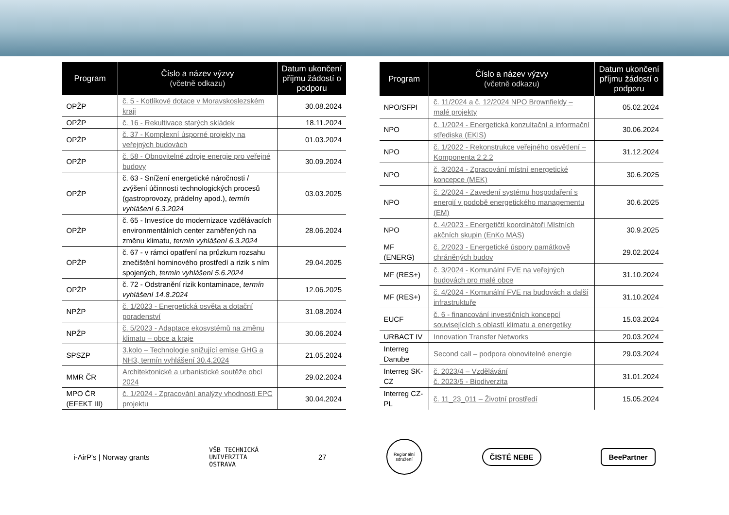| Program | Číslo a název výzvy (včetně odkazu) | Datum ukončení příjmu žádostí o podporu |
| --- | --- | --- |
| OPŽP | č. 5 - Kotlíkové dotace v Moravskoslezském kraji | 30.08.2024 |
| OPŽP | č. 16 - Rekultivace starých skládek | 18.11.2024 |
| OPŽP | č. 37 - Komplexní úsporné projekty na veřejných budovách | 01.03.2024 |
| OPŽP | č. 58 - Obnovitelné zdroje energie pro veřejné budovy | 30.09.2024 |
| OPŽP | č. 63 - Snížení energetické náročnosti / zvýšení účinnosti technologických procesů (gastroprovozy, prádelny apod.), termín vyhlášení 6.3.2024 | 03.03.2025 |
| OPŽP | č. 65 - Investice do modernizace vzdělávacích environmentálních center zaměřených na změnu klimatu , termín vyhlášení 6.3.2024 | 28.06.2024 |
| OPŽP | č. 67 - v rámci opatření na průzkum rozsahu znečištění horninového prostředí a rizik s ním spojených, termín vyhlášení 5.6.2024 | 29.04.2025 |
| OPŽP | č. 72 - Odstranění rizik kontaminace, termín vyhlášení 14.8.2024 | 12.06.2025 |
| NPŽP | č. 1/2023 - Energetická osvěta a dotační poradenství | 31.08.2024 |
| NPŽP | č. 5/2023 - Adaptace ekosystémů na změnu klimatu – obce a kraje | 30.06.2024 |
| SPSZP | 3.kolo – Technologie snižující emise GHG a NH3, termín vyhlášení 30.4.2024 | 21.05.2024 |
| MMR ČR | Architektonické a urbanistické soutěže obcí 2024 | 29.02.2024 |
| MPO ČR (EFEKT III) | č. 1/2024 - Zpracování analýzy vhodnosti EPC projektu | 30.04.2024 |
| Program | Číslo a název výzvy (včetně odkazu) | Datum ukončení příjmu žádostí o podporu |
| --- | --- | --- |
| NPO/SFPI | č. 11/2024 a č. 12/2024 NPO Brownfieldy – malé projekty | 05.02.2024 |
| NPO | č. 1/2024 - Energetická konzultační a informační střediska (EKIS) | 30.06.2024 |
| NPO | č. 1/2022 - Rekonstrukce veřejného osvětlení – Komponenta 2.2.2 | 31.12.2024 |
| NPO | č. 3/2024 - Zpracování místní energetické koncepce (MEK) | 30.6.2025 |
| NPO | č. 2/2024 - Zavedení systému hospodaření s energií v podobě energetického managementu (EM) | 30.6.2025 |
| NPO | č. 4/2023 - Energetičtí koordinátoři Místních akčních skupin (EnKo MAS) | 30.9.2025 |
| MF (ENERG) | č. 2/2023 - Energetické úspory památkově chráněných budov | 29.02.2024 |
| MF (RES+) | č. 3/2024 - Komunální FVE na veřejných budovách pro malé obce | 31.10.2024 |
| MF (RES+) | č. 4/2024 - Komunální FVE na budovách a další infrastruktuře | 31.10.2024 |
| EUCF | č. 6 - financování investičních koncepcí souvisejících s oblastí klimatu a energetiky | 15.03.2024 |
| URBACT IV | Innovation Transfer Networks | 20.03.2024 |
| Interreg Danube | Second call – podpora obnovitelné energie | 29.03.2024 |
| Interreg SK-CZ | č. 2023/4 – Vzdělávání č. 2023/5 - Biodiverzita | 31.01.2024 |
| Interreg CZ-PL | č. 11_23_011 – Životní prostředí | 15.05.2024 |
i-AirP's | Norway grants VŠB TECHNICKÁ
UNIVERZITA
OSTRAVA 27 Regionální sdružení ČISTÉ NEBE BeePartner